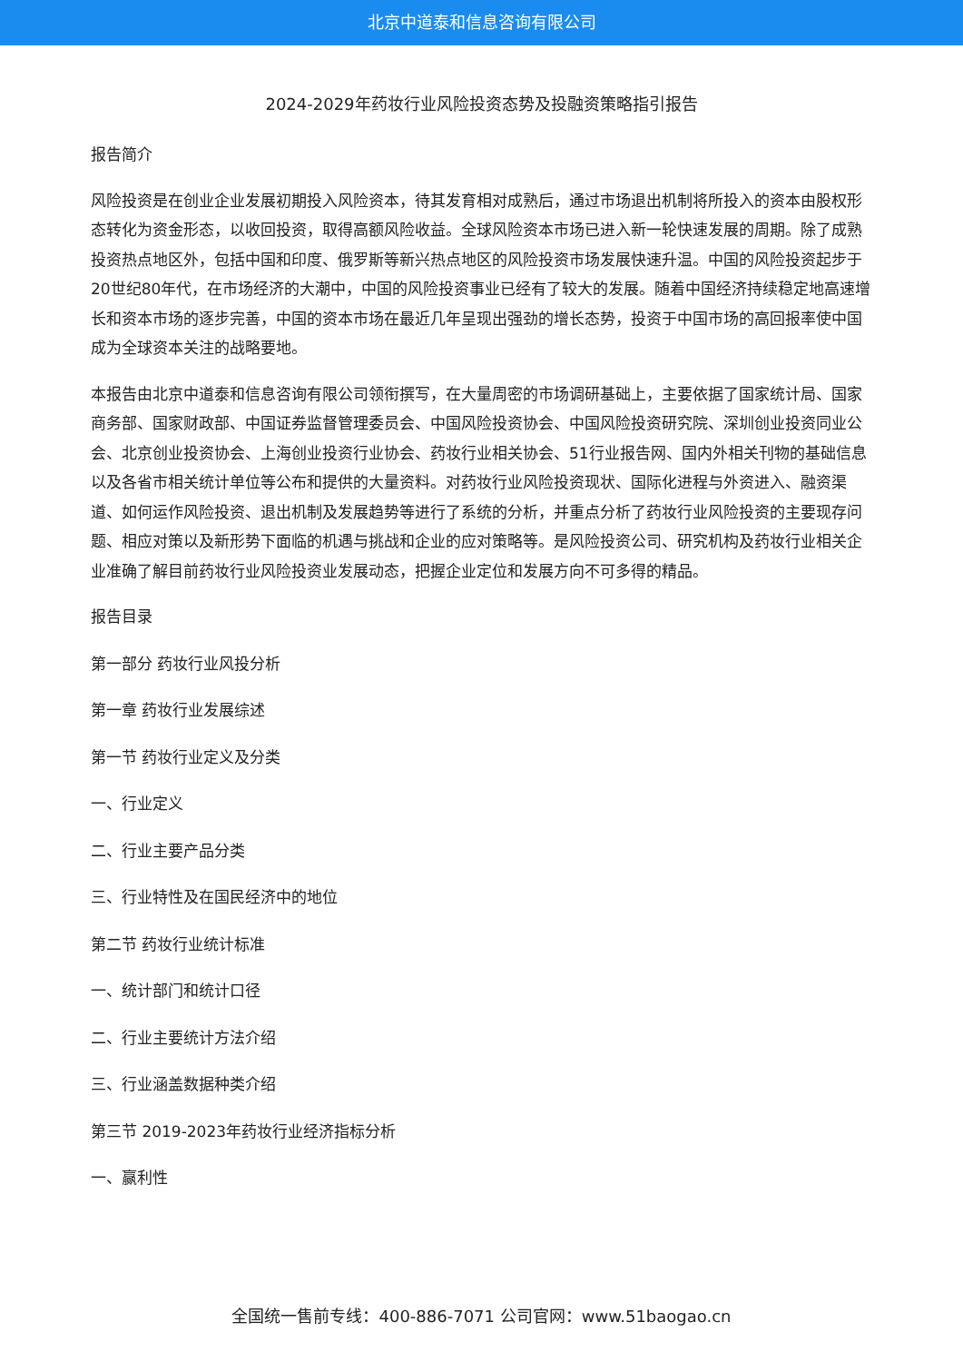北京中道泰和信息咨询有限公司
2024-2029年药妆行业风险投资态势及投融资策略指引报告
报告简介
风险投资是在创业企业发展初期投入风险资本，待其发育相对成熟后，通过市场退出机制将所投入的资本由股权形态转化为资金形态，以收回投资，取得高额风险收益。全球风险资本市场已进入新一轮快速发展的周期。除了成熟投资热点地区外，包括中国和印度、俄罗斯等新兴热点地区的风险投资市场发展快速升温。中国的风险投资起步于20世纪80年代，在市场经济的大潮中，中国的风险投资事业已经有了较大的发展。随着中国经济持续稳定地高速增长和资本市场的逐步完善，中国的资本市场在最近几年呈现出强劲的增长态势，投资于中国市场的高回报率使中国成为全球资本关注的战略要地。
本报告由北京中道泰和信息咨询有限公司领衔撰写，在大量周密的市场调研基础上，主要依据了国家统计局、国家商务部、国家财政部、中国证券监督管理委员会、中国风险投资协会、中国风险投资研究院、深圳创业投资同业公会、北京创业投资协会、上海创业投资行业协会、药妆行业相关协会、51行业报告网、国内外相关刊物的基础信息以及各省市相关统计单位等公布和提供的大量资料。对药妆行业风险投资现状、国际化进程与外资进入、融资渠道、如何运作风险投资、退出机制及发展趋势等进行了系统的分析，并重点分析了药妆行业风险投资的主要现存问题、相应对策以及新形势下面临的机遇与挑战和企业的应对策略等。是风险投资公司、研究机构及药妆行业相关企业准确了解目前药妆行业风险投资业发展动态，把握企业定位和发展方向不可多得的精品。
报告目录
第一部分 药妆行业风投分析
第一章 药妆行业发展综述
第一节 药妆行业定义及分类
一、行业定义
二、行业主要产品分类
三、行业特性及在国民经济中的地位
第二节 药妆行业统计标准
一、统计部门和统计口径
二、行业主要统计方法介绍
三、行业涵盖数据种类介绍
第三节 2019-2023年药妆行业经济指标分析
一、赢利性
全国统一售前专线：400-886-7071 公司官网：www.51baogao.cn